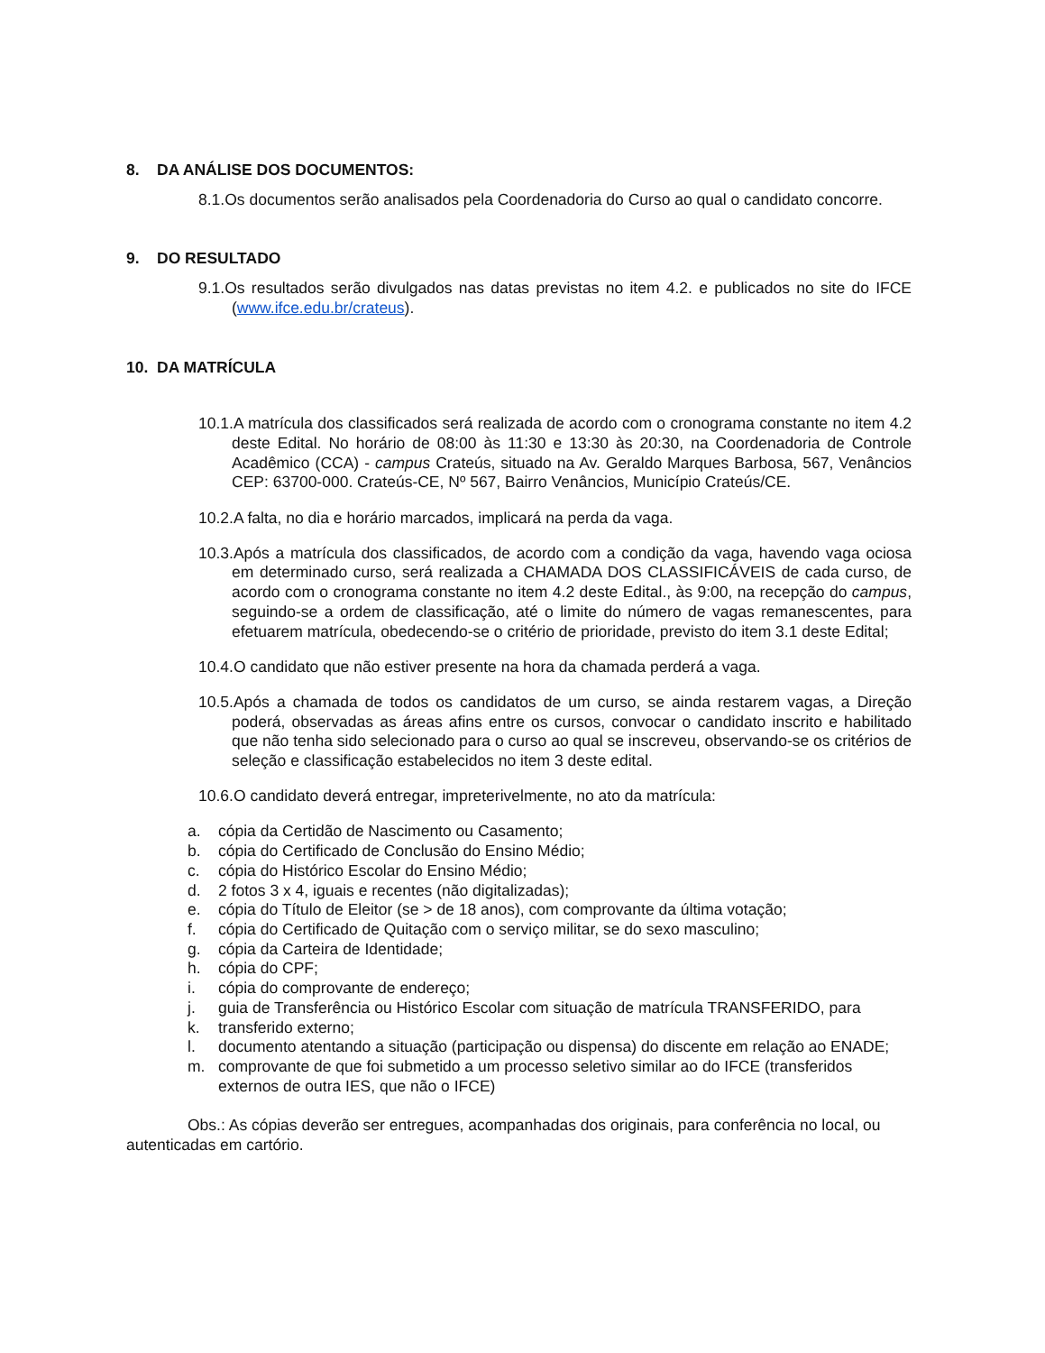8. DA ANÁLISE DOS DOCUMENTOS:
8.1.Os documentos serão analisados pela Coordenadoria do Curso ao qual o candidato concorre.
9. DO RESULTADO
9.1.Os resultados serão divulgados nas datas previstas no item 4.2. e publicados no site do IFCE (www.ifce.edu.br/crateus).
10. DA MATRÍCULA
10.1.A matrícula dos classificados será realizada de acordo com o cronograma constante no item 4.2 deste Edital. No horário de 08:00 às 11:30 e 13:30 às 20:30, na Coordenadoria de Controle Acadêmico (CCA) - campus Crateús, situado na Av. Geraldo Marques Barbosa, 567, Venâncios CEP: 63700-000. Crateús-CE, Nº 567, Bairro Venâncios, Município Crateús/CE.
10.2.A falta, no dia e horário marcados, implicará na perda da vaga.
10.3.Após a matrícula dos classificados, de acordo com a condição da vaga, havendo vaga ociosa em determinado curso, será realizada a CHAMADA DOS CLASSIFICÁVEIS de cada curso, de acordo com o cronograma constante no item 4.2 deste Edital., às 9:00, na recepção do campus, seguindo-se a ordem de classificação, até o limite do número de vagas remanescentes, para efetuarem matrícula, obedecendo-se o critério de prioridade, previsto do item 3.1 deste Edital;
10.4.O candidato que não estiver presente na hora da chamada perderá a vaga.
10.5.Após a chamada de todos os candidatos de um curso, se ainda restarem vagas, a Direção poderá, observadas as áreas afins entre os cursos, convocar o candidato inscrito e habilitado que não tenha sido selecionado para o curso ao qual se inscreveu, observando-se os critérios de seleção e classificação estabelecidos no item 3 deste edital.
10.6.O candidato deverá entregar, impreterivelmente, no ato da matrícula:
a. cópia da Certidão de Nascimento ou Casamento;
b. cópia do Certificado de Conclusão do Ensino Médio;
c. cópia do Histórico Escolar do Ensino Médio;
d. 2 fotos 3 x 4, iguais e recentes (não digitalizadas);
e. cópia do Título de Eleitor (se > de 18 anos), com comprovante da última votação;
f. cópia do Certificado de Quitação com o serviço militar, se do sexo masculino;
g. cópia da Carteira de Identidade;
h. cópia do CPF;
i. cópia do comprovante de endereço;
j. guia de Transferência ou Histórico Escolar com situação de matrícula TRANSFERIDO, para
k. transferido externo;
l. documento atentando a situação (participação ou dispensa) do discente em relação ao ENADE;
m. comprovante de que foi submetido a um processo seletivo similar ao do IFCE (transferidos externos de outra IES, que não o IFCE)
Obs.: As cópias deverão ser entregues, acompanhadas dos originais, para conferência no local, ou autenticadas em cartório.